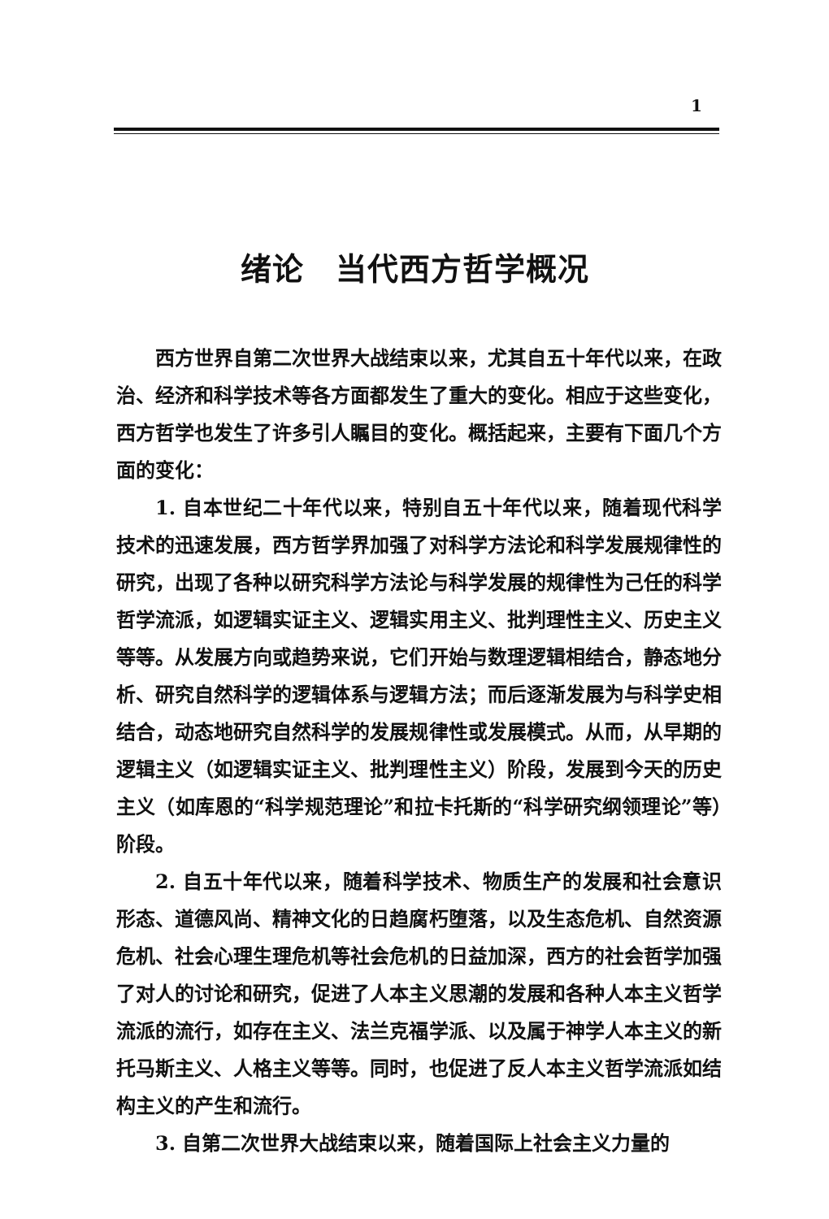1
绪论　当代西方哲学概况
西方世界自第二次世界大战结束以来，尤其自五十年代以来，在政治、经济和科学技术等各方面都发生了重大的变化。相应于这些变化，西方哲学也发生了许多引人瞩目的变化。概括起来，主要有下面几个方面的变化：
1. 自本世纪二十年代以来，特别自五十年代以来，随着现代科学技术的迅速发展，西方哲学界加强了对科学方法论和科学发展规律性的研究，出现了各种以研究科学方法论与科学发展的规律性为己任的科学哲学流派，如逻辑实证主义、逻辑实用主义、批判理性主义、历史主义等等。从发展方向或趋势来说，它们开始与数理逻辑相结合，静态地分析、研究自然科学的逻辑体系与逻辑方法；而后逐渐发展为与科学史相结合，动态地研究自然科学的发展规律性或发展模式。从而，从早期的逻辑主义（如逻辑实证主义、批判理性主义）阶段，发展到今天的历史主义（如库恩的“科学规范理论”和拉卡托斯的“科学研究纲领理论”等）阶段。
2. 自五十年代以来，随着科学技术、物质生产的发展和社会意识形态、道德风尚、精神文化的日趋腐朽堕落，以及生态危机、自然资源危机、社会心理生理危机等社会危机的日益加深，西方的社会哲学加强了对人的讨论和研究，促进了人本主义思潮的发展和各种人本主义哲学流派的流行，如存在主义、法兰克福学派、以及属于神学人本主义的新托马斯主义、人格主义等等。同时，也促进了反人本主义哲学流派如结构主义的产生和流行。
3. 自第二次世界大战结束以来，随着国际上社会主义力量的